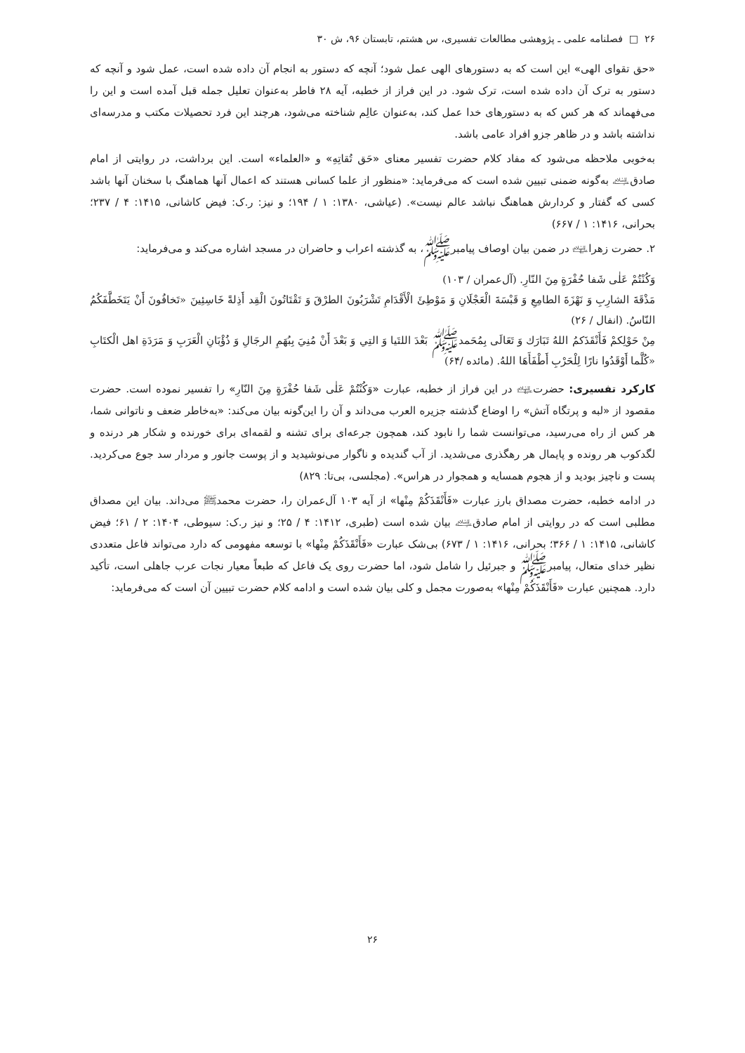۲۶ □ فصلنامه علمی ـ پژوهشی مطالعات تفسیری، س هشتم، تابستان ۹۶، ش ۳۰
«حق تقوای الهی» این است که به دستورهای الهی عمل شود؛ آنچه که دستور به انجام آن داده شده است، عمل شود و آنچه که دستور به ترک آن داده شده است، ترک شود. در این فراز از خطبه، آیه ۲۸ فاطر به‌عنوان تعلیل جمله قبل آمده است و این را می‌فهماند که هر کس که به دستورهای خدا عمل کند، به‌عنوان عالِم شناخته می‌شود، هرچند این فرد تحصیلات مکتب و مدرسه‌ای نداشته باشد و در ظاهر جزو افراد عامی باشد.
به‌خوبی ملاحظه می‌شود که مفاد کلام حضرت تفسیر معنای «حَق تُقاتِهِ» و «العلماء» است. این برداشت، در روایتی از امام صادق﵇ به‌گونه ضمنی تبیین شده است که می‌فرماید: «منظور از علما کسانی هستند که اعمال آنها هماهنگ با سخنان آنها باشد کسی که گفتار و کردارش هماهنگ نباشد عالم نیست». (عیاشی، ۱۳۸۰: ۱ / ۱۹۴؛ و نیز: ر.ک: فیض کاشانی، ۱۴۱۵: ۴ / ۲۳۷؛ بحرانی، ۱۴۱۶: ۱ / ۶۶۷)
۲. حضرت زهرا﵍ در ضمن بیان اوصاف پیامبرﷺ، به گذشته اعراب و حاضران در مسجد اشاره می‌کند و می‌فرماید:
وَكُنْتُمْ عَلٰى شَفا حُفْرَةٍ مِنَ النّارِ. (آل‌عمران / ۱۰۳)
مَذْقَةَ الشارِبِ وَ نَهْزَةَ الطامِعِ وَ قَبْسَةَ الْعَجْلَانِ وَ مَوْطِئَ الْأَقْدَامِ تَشْرَبُونَ الطرْقَ وَ تَقْتَاتُونَ الْقِد أَذِلةً خَاسِئِينَ «تَخافُونَ أَنْ يَتَخَطَّفَكُمُ النّاسُ. (انفال / ۲۶)
مِنْ حَوْلِكمْ فَأَنْقَذَكمُ اللهُ تَبَارَك وَ تَعَالَى بِمُحَمدﷺ بَعْدَ اللتَيا وَ التِي وَ بَعْدَ أَنْ مُنِيَ بِبُهَمِ الرجَالِ وَ ذُؤْبَانِ الْعَرَبِ وَ مَرَدَةِ اهل الْكتَابِ «كُلَّما أَوْقَدُوا نارًا لِلْحَرْبِ أَطْفَأَهَا اللهُ. (مائده /۶۴)
کارکرد تفسیری: حضرت﵍ در این فراز از خطبه، عبارت «وَكُنْتُمْ عَلٰى شَفا حُفْرَةٍ مِنَ النّارِ» را تفسیر نموده است. حضرت مقصود از «لبه و پرتگاه آتش» را اوضاع گذشته جزیره العرب می‌داند و آن را این‌گونه بیان می‌کند: «به‌خاطر ضعف و ناتوانی شما، هر کس از راه می‌رسید، می‌توانست شما را نابود کند، همچون جرعه‌ای برای تشنه و لقمه‌ای برای خورنده و شکار هر درنده و لگدکوب هر رونده و پایمال هر رهگذری می‌شدید. از آب گندیده و ناگوار می‌نوشیدید و از پوست جانور و مردار سد جوع می‌کردید. پست و ناچیز بودید و از هجوم همسایه و همجوار در هراس». (مجلسی، بی‌تا: ۸۲۹)
در ادامه خطبه، حضرت مصداق بارز عبارت «فَأَنْقَذَكُمْ مِنْها» از آیه ۱۰۳ آل‌عمران را، حضرت محمدﷺ می‌داند. بیان این مصداق مطلبی است که در روایتی از امام صادق﵇ بیان شده است (طبری، ۱۴۱۲: ۴ / ۲۵؛ و نیز ر.ک: سیوطی، ۱۴۰۴: ۲ / ۶۱؛ فیض کاشانی، ۱۴۱۵: ۱ / ۳۶۶؛ بحرانی، ۱۴۱۶: ۱ / ۶۷۳) بی‌شک عبارت «فَأَنْقَذَكُمْ مِنْها» با توسعه مفهومی که دارد می‌تواند فاعل متعددی نظیر خدای متعال، پیامبرﷺ و جبرئیل را شامل شود، اما حضرت روی یک فاعل که طبعاً معیار نجات عرب جاهلی است، تأکید دارد. همچنین عبارت «فَأَنْقَذَكُمْ مِنْها» به‌صورت مجمل و کلی بیان شده است و ادامه کلام حضرت تبیین آن است که می‌فرماید:
۲۶